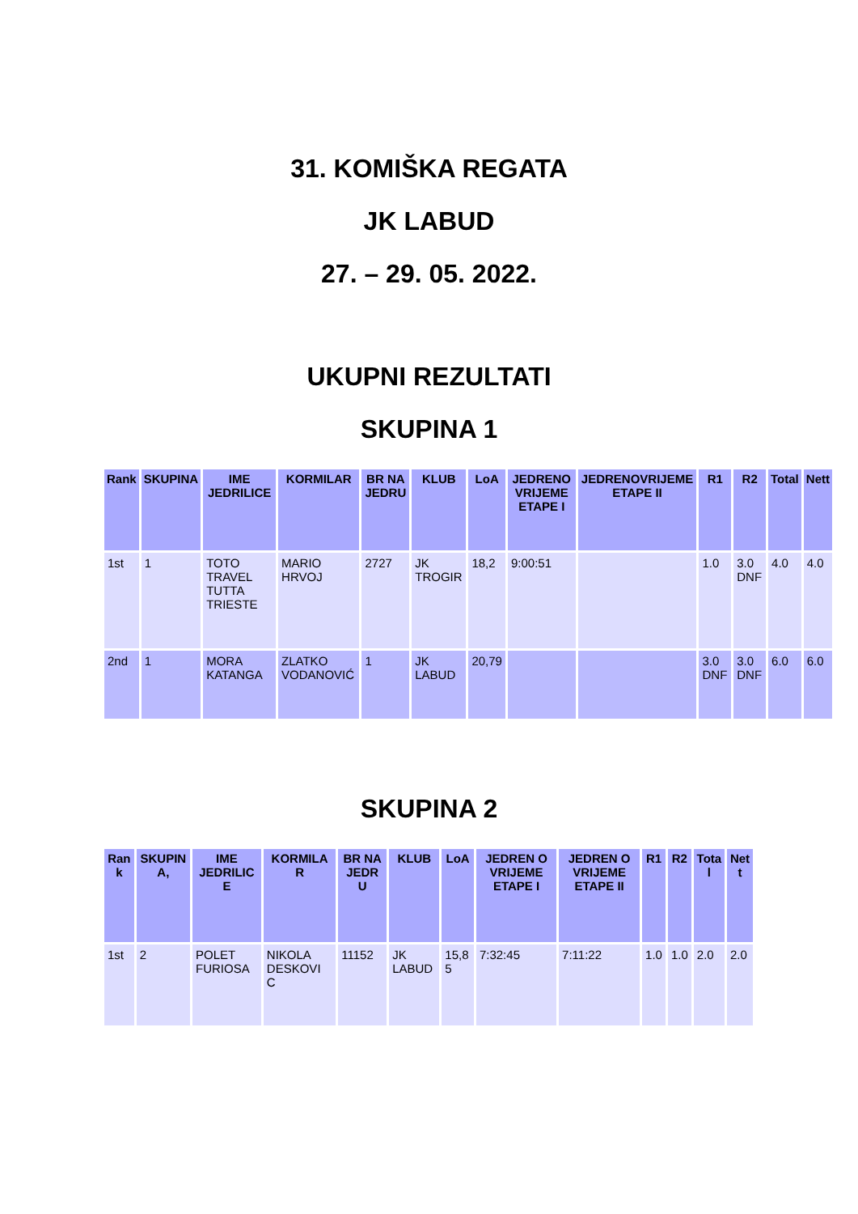31. KOMIŠKA REGATA
JK LABUD
27. – 29. 05. 2022.
UKUPNI REZULTATI
SKUPINA 1
| Rank | SKUPINA | IME JEDRILICE | KORMILAR | BR NA JEDRU | KLUB | LoA | JEDRENO VRIJEME ETAPE I | JEDRENOVRIJEME ETAPE II | R1 | R2 | Total | Nett |
| --- | --- | --- | --- | --- | --- | --- | --- | --- | --- | --- | --- | --- |
| 1st | 1 | TOTO TRAVEL TUTTA TRIESTE | MARIO HRVOJ | 2727 | JK TROGIR | 18,2 | 9:00:51 | | 1.0 | 3.0 DNF | 4.0 | 4.0 |
| 2nd | 1 | MORA KATANGA | ZLATKO VODANOVIĆ | 1 | JK LABUD | 20,79 | | | 3.0 DNF | 3.0 DNF | 6.0 | 6.0 |
SKUPINA 2
| Ran k | SKUPIN A, | IME JEDRILIC E | KORMILA R | BR NA JEDR U | KLUB | LoA | JEDREN O VRIJEME ETAPE I | JEDREN O VRIJEME ETAPE II | R1 | R2 | Tota l | Net t |
| --- | --- | --- | --- | --- | --- | --- | --- | --- | --- | --- | --- | --- |
| 1st | 2 | POLET FURIOSA | NIKOLA DESKOVI C | 11152 | JK LABUD | 15,8 5 | 7:32:45 | 7:11:22 | 1.0 | 1.0 | 2.0 | 2.0 |